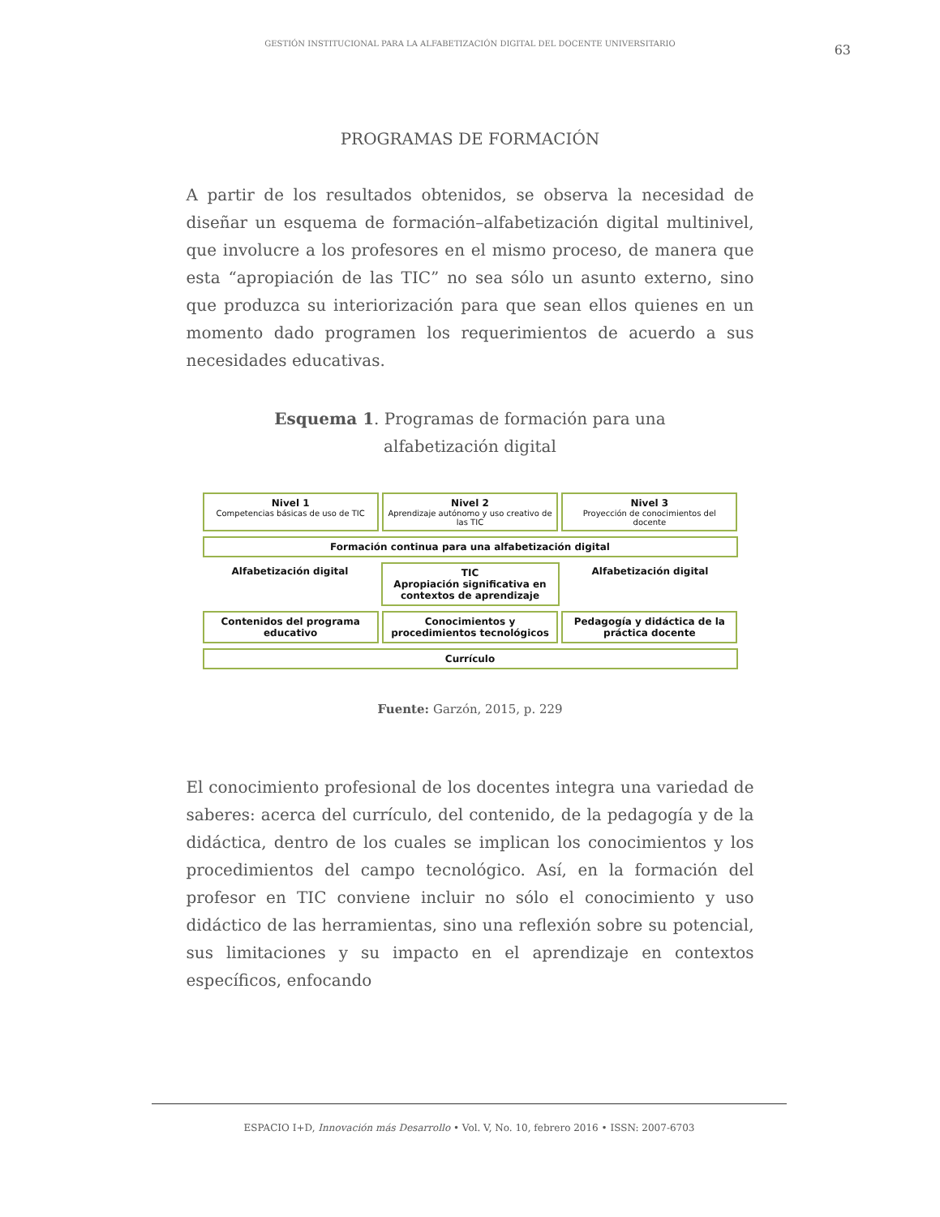GESTIÓN INSTITUCIONAL PARA LA ALFABETIZACIÓN DIGITAL DEL DOCENTE UNIVERSITARIO
63
PROGRAMAS DE FORMACIÓN
A partir de los resultados obtenidos, se observa la necesidad de diseñar un esquema de formación–alfabetización digital multinivel, que involucre a los profesores en el mismo proceso, de manera que esta “apropiación de las TIC” no sea sólo un asunto externo, sino que produzca su interiorización para que sean ellos quienes en un momento dado programen los requerimientos de acuerdo a sus necesidades educativas.
Esquema 1. Programas de formación para una
alfabetización digital
Nivel 1
Competencias básicas de uso de TIC
Nivel 2
Aprendizaje autónomo y uso creativo de las TIC
Nivel 3
Proyección de conocimientos del docente
Formación continua para una alfabetización digital
Alfabetización digital TIC
Apropiación significativa en contextos de aprendizaje
Alfabetización digital
Contenidos del programa educativo
Conocimientos y procedimientos tecnológicos
Pedagogía y didáctica de la práctica docente
Currículo
Fuente: Garzón, 2015, p. 229
El conocimiento profesional de los docentes integra una variedad de saberes: acerca del currículo, del contenido, de la pedagogía y de la didáctica, dentro de los cuales se implican los conocimientos y los procedimientos del campo tecnológico. Así, en la formación del profesor en TIC conviene incluir no sólo el conocimiento y uso didáctico de las herramientas, sino una reflexión sobre su potencial, sus limitaciones y su impacto en el aprendizaje en contextos específicos, enfocando
ESPACIO I+D, Innovación más Desarrollo • Vol. V, No. 10, febrero 2016 • ISSN: 2007-6703